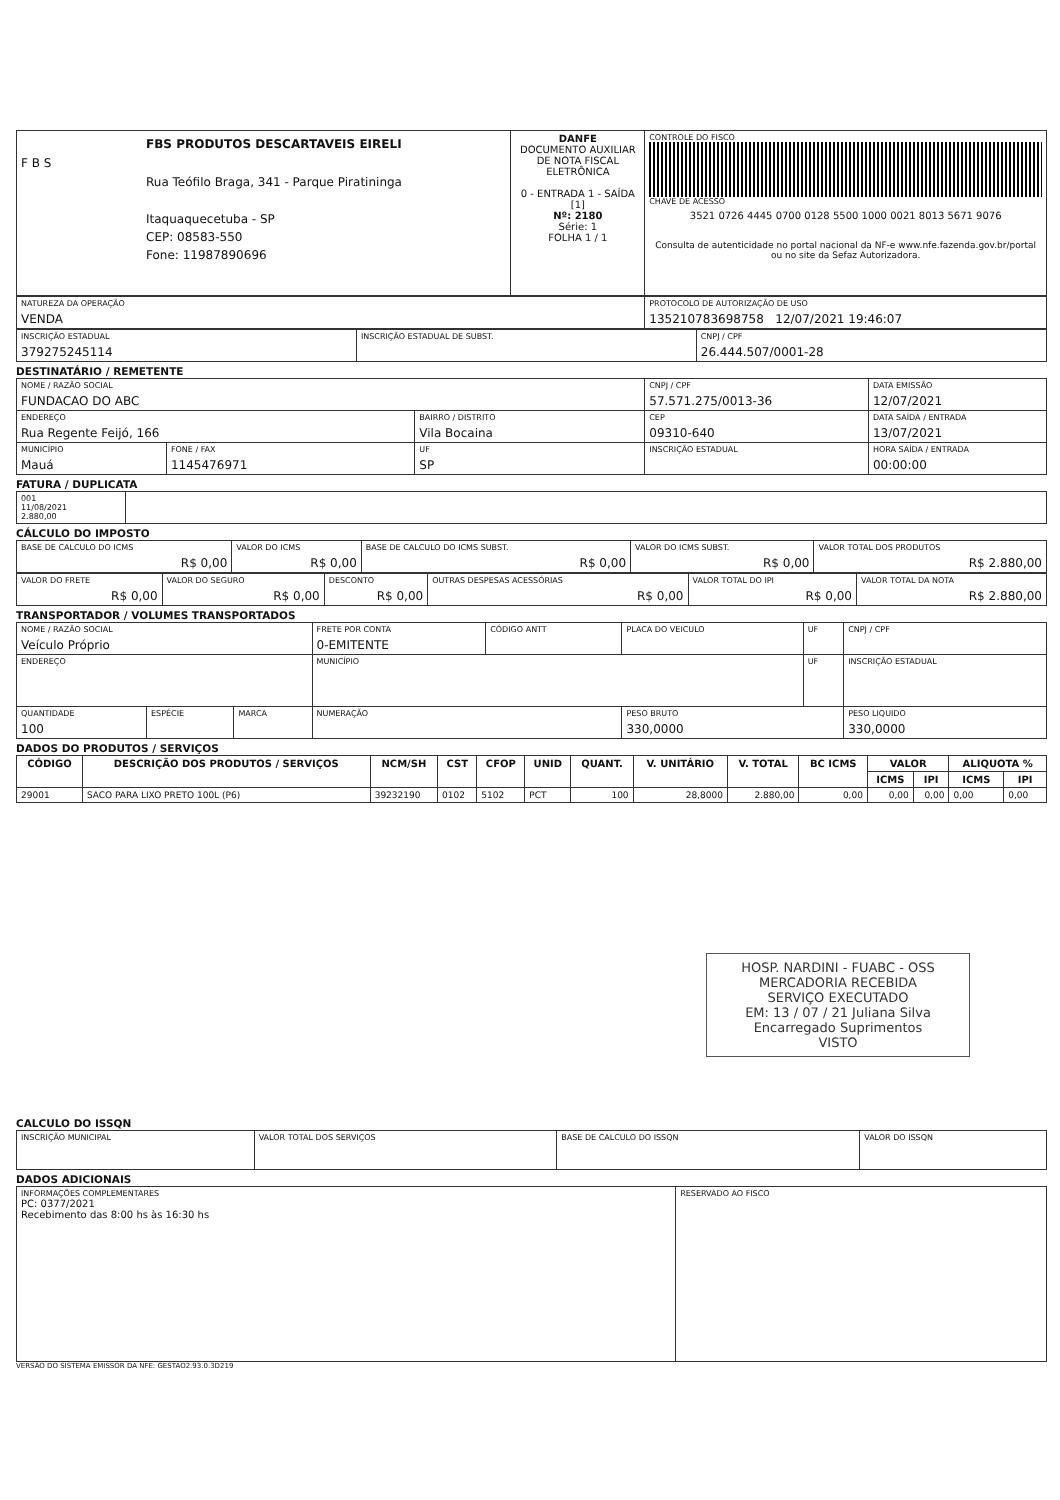| FBS PRODUTOS DESCARTAVEIS EIRELI F B S Rua Teófilo Braga, 341 - Parque Piratininga Itaquaquecetuba - SP CEP: 08583-550 Fone: 11987890696 | DANFE DOCUMENTO AUXILIAR DE NOTA FISCAL ELETRÔNICA 0 - ENTRADA 1 - SAÍDA [1] Nº: 2180 Série: 1 FOLHA 1 / 1 | CONTROLE DO FISCO CHAVE DE ACESSO 3521 0726 4445 0700 0128 5500 1000 0021 8013 5671 9076 Consulta de autenticidade no portal nacional da NF-e www.nfe.fazenda.gov.br/portal ou no site da Sefaz Autorizadora. |
| NATUREZA DA OPERAÇÃO VENDA | PROTOCOLO DE AUTORIZAÇÃO DE USO 135210783698758 12/07/2021 19:46:07 |
| INSCRIÇÃO ESTADUAL 379275245114 | INSCRIÇÃO ESTADUAL DE SUBST. | CNPJ / CPF 26.444.507/0001-28 |
DESTINATÁRIO / REMETENTE
| NOME / RAZÃO SOCIAL FUNDACAO DO ABC | | | CNPJ / CPF 57.571.275/0013-36 | | DATA EMISSÃO 12/07/2021 |
| ENDEREÇO Rua Regente Feijó, 166 | | BAIRRO / DISTRITO Vila Bocaina | | CEP 09310-640 | DATA SAÍDA / ENTRADA 13/07/2021 |
| MUNICÍPIO Mauá | FONE / FAX 1145476971 | UF SP | INSCRIÇÃO ESTADUAL | | HORA SAÍDA / ENTRADA 00:00:00 |
FATURA / DUPLICATA
| 001 11/08/2021 2.880,00 | |
CÁLCULO DO IMPOSTO
| BASE DE CALCULO DO ICMS R$ 0,00 | VALOR DO ICMS R$ 0,00 | BASE DE CALCULO DO ICMS SUBST. R$ 0,00 | VALOR DO ICMS SUBST. R$ 0,00 | VALOR TOTAL DOS PRODUTOS R$ 2.880,00 |
| VALOR DO FRETE R$ 0,00 | VALOR DO SEGURO R$ 0,00 | DESCONTO R$ 0,00 | OUTRAS DESPESAS ACESSÓRIAS R$ 0,00 | VALOR TOTAL DO IPI R$ 0,00 | VALOR TOTAL DA NOTA R$ 2.880,00 |
TRANSPORTADOR / VOLUMES TRANSPORTADOS
| NOME / RAZÃO SOCIAL Veículo Próprio | | | FRETE POR CONTA 0-EMITENTE | CÓDIGO ANTT | PLACA DO VEICULO | UF | CNPJ / CPF |
| ENDEREÇO | | | MUNICÍPIO | | | UF | INSCRIÇÃO ESTADUAL |
| QUANTIDADE 100 | ESPÉCIE | MARCA | NUMERAÇÃO | | PESO BRUTO 330,0000 | | PESO LIQUIDO 330,0000 |
DADOS DO PRODUTOS / SERVIÇOS
| CÓDIGO | DESCRIÇÃO DOS PRODUTOS / SERVIÇOS | NCM/SH | CST | CFOP | UNID | QUANT. | V. UNITÁRIO | V. TOTAL | BC ICMS | VALOR | | ALIQUOTA % | |
| --- | --- | --- | --- | --- | --- | --- | --- | --- | --- | --- | --- | --- | --- |
| | | | | | | | | | | ICMS | IPI | ICMS | IPI |
| 29001 | SACO PARA LIXO PRETO 100L (P6) | 39232190 | 0102 | 5102 | PCT | 100 | 28,8000 | 2.880,00 | 0,00 | 0,00 | 0,00 | 0,00 | 0,00 |
HOSP. NARDINI - FUABC - OSS
MERCADORIA RECEBIDA
SERVIÇO EXECUTADO
EM: 13 / 07 / 21 Juliana Silva
Encarregado Suprimentos
VISTO
CALCULO DO ISSQN
| INSCRIÇÃO MUNICIPAL | VALOR TOTAL DOS SERVIÇOS | BASE DE CALCULO DO ISSQN | VALOR DO ISSQN |
DADOS ADICIONAIS
| INFORMAÇÕES COMPLEMENTARES PC: 0377/2021 Recebimento das 8:00 hs às 16:30 hs | RESERVADO AO FISCO |
VERSÃO DO SISTEMA EMISSOR DA NFE: GESTAO2.93.0.3D219